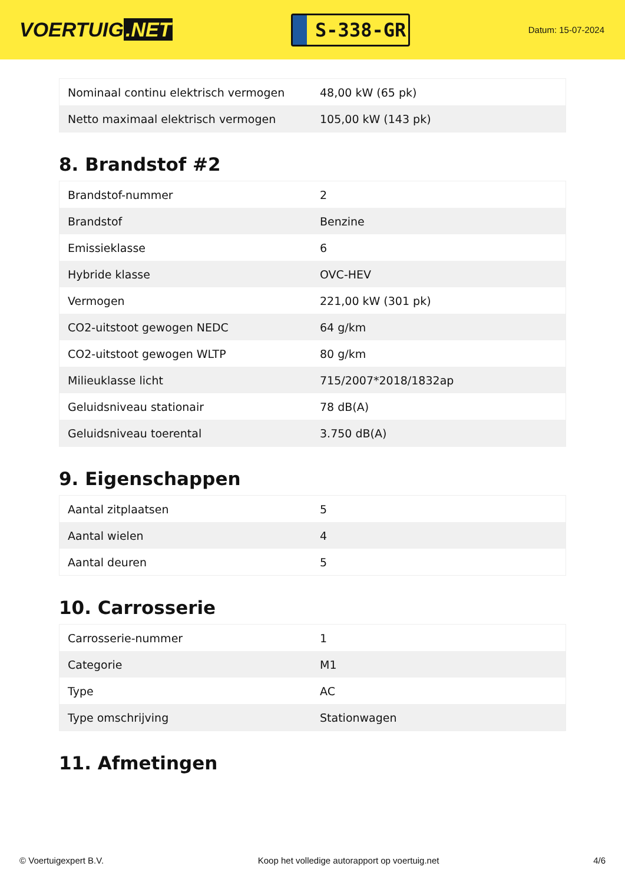VOERTUIG.NET
S-338-GR
Datum: 15-07-2024
| Nominaal continu elektrisch vermogen | 48,00 kW (65 pk) |
| Netto maximaal elektrisch vermogen | 105,00 kW (143 pk) |
8. Brandstof #2
| Brandstof-nummer | 2 |
| Brandstof | Benzine |
| Emissieklasse | 6 |
| Hybride klasse | OVC-HEV |
| Vermogen | 221,00 kW (301 pk) |
| CO2-uitstoot gewogen NEDC | 64 g/km |
| CO2-uitstoot gewogen WLTP | 80 g/km |
| Milieuklasse licht | 715/2007*2018/1832ap |
| Geluidsniveau stationair | 78 dB(A) |
| Geluidsniveau toerental | 3.750 dB(A) |
9. Eigenschappen
| Aantal zitplaatsen | 5 |
| Aantal wielen | 4 |
| Aantal deuren | 5 |
10. Carrosserie
| Carrosserie-nummer | 1 |
| Categorie | M1 |
| Type | AC |
| Type omschrijving | Stationwagen |
11. Afmetingen
© Voertuigexpert B.V. Koop het volledige autorapport op voertuig.net 4/6